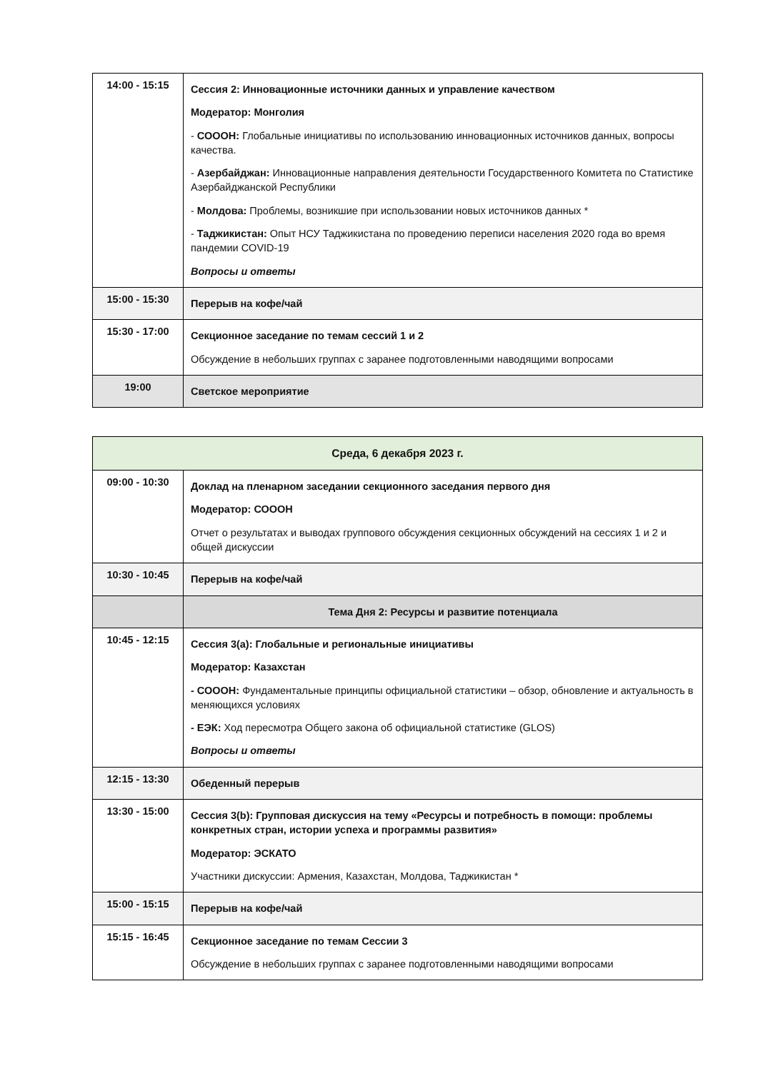| 14:00 - 15:15 | Сессия 2: Инновационные источники данных и управление качеством Модератор: Монголия - СОООН: Глобальные инициативы по использованию инновационных источников данных, вопросы качества. - Азербайджан: Инновационные направления деятельности Государственного Комитета по Статистике Азербайджанской Республики - Молдова: Проблемы, возникшие при использовании новых источников данных * - Таджикистан: Опыт НСУ Таджикистана по проведению переписи населения 2020 года во время пандемии COVID-19 Вопросы и ответы |
| 15:00 - 15:30 | Перерыв на кофе/чай |
| 15:30 - 17:00 | Секционное заседание по темам сессий 1 и 2 Обсуждение в небольших группах с заранее подготовленными наводящими вопросами |
| 19:00 | Светское мероприятие |
| Среда, 6 декабря 2023 г. | |
| 09:00 - 10:30 | Доклад на пленарном заседании секционного заседания первого дня Модератор: СОООН Отчет о результатах и выводах группового обсуждения секционных обсуждений на сессиях 1 и 2 и общей дискуссии |
| 10:30 - 10:45 | Перерыв на кофе/чай |
| | Тема Дня 2: Ресурсы и развитие потенциала |
| 10:45 - 12:15 | Сессия 3(a): Глобальные и региональные инициативы Модератор: Казахстан - СОООН: Фундаментальные принципы официальной статистики – обзор, обновление и актуальность в меняющихся условиях - ЕЭК: Ход пересмотра Общего закона об официальной статистике (GLOS) Вопросы и ответы |
| 12:15 - 13:30 | Обеденный перерыв |
| 13:30 - 15:00 | Сессия 3(b): Групповая дискуссия на тему «Ресурсы и потребность в помощи: проблемы конкретных стран, истории успеха и программы развития» Модератор: ЭСКАТО Участники дискуссии: Армения, Казахстан, Молдова, Таджикистан * |
| 15:00 - 15:15 | Перерыв на кофе/чай |
| 15:15 - 16:45 | Секционное заседание по темам Сессии 3 Обсуждение в небольших группах с заранее подготовленными наводящими вопросами |